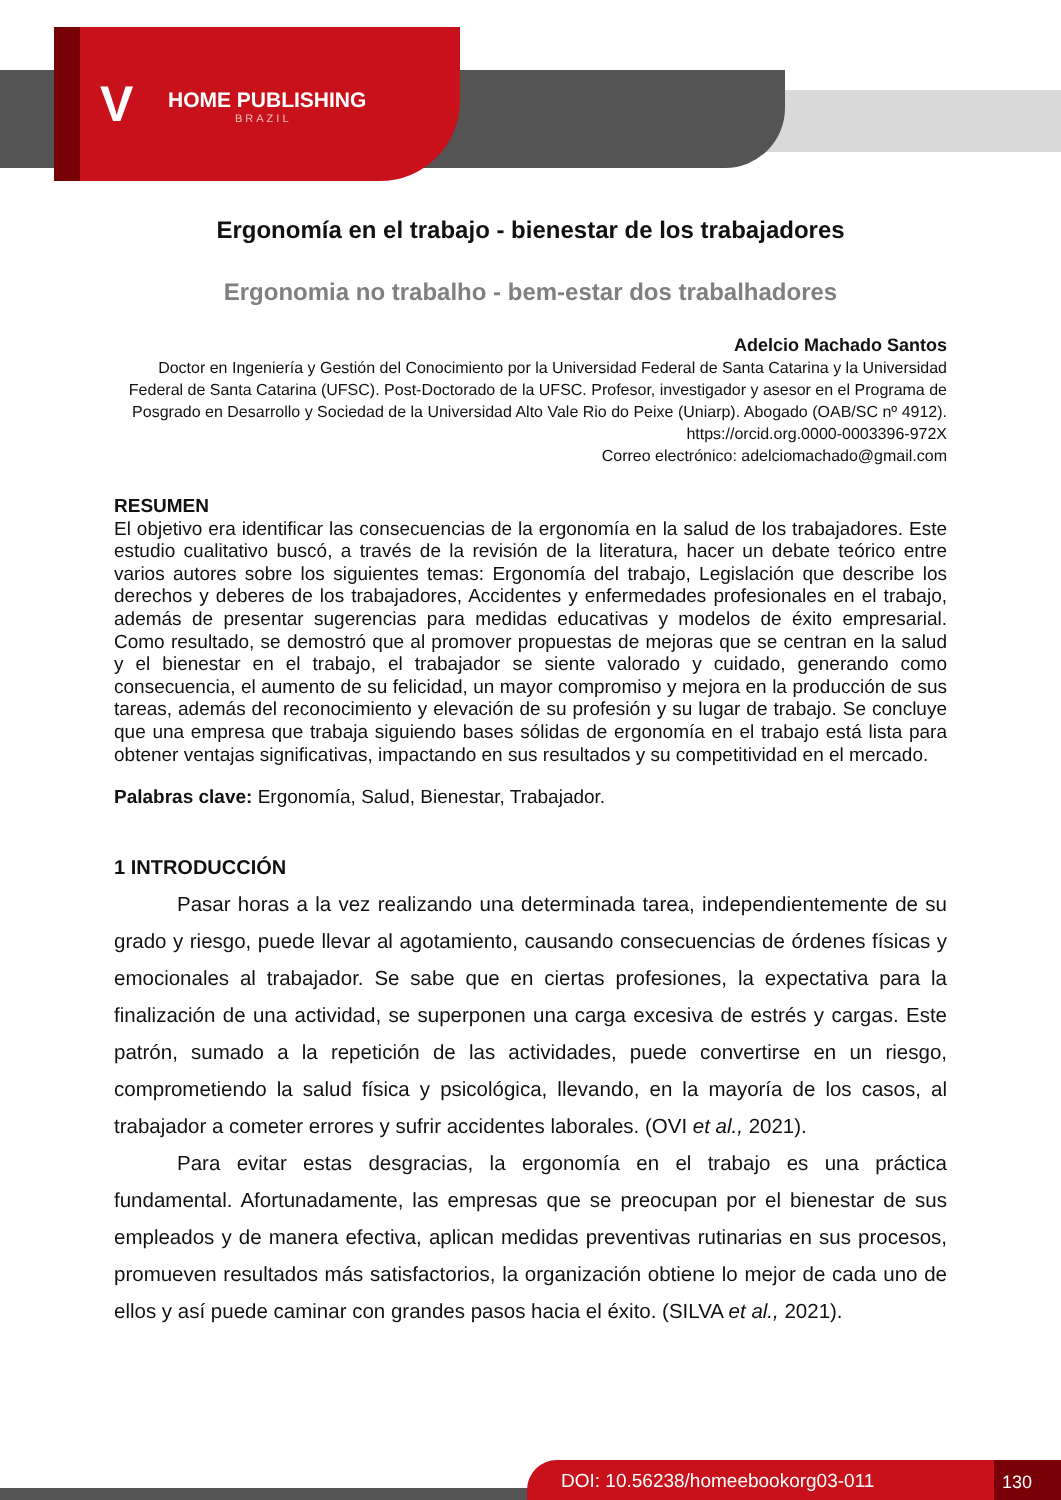V HOME PUBLISHING
BRAZIL
Ergonomía en el trabajo - bienestar de los trabajadores
Ergonomia no trabalho - bem-estar dos trabalhadores
Adelcio Machado Santos
Doctor en Ingeniería y Gestión del Conocimiento por la Universidad Federal de Santa Catarina y la Universidad Federal de Santa Catarina (UFSC). Post-Doctorado de la UFSC. Profesor, investigador y asesor en el Programa de Posgrado en Desarrollo y Sociedad de la Universidad Alto Vale Rio do Peixe (Uniarp). Abogado (OAB/SC nº 4912). https://orcid.org.0000-0003396-972X
Correo electrónico: adelciomachado@gmail.com
RESUMEN
El objetivo era identificar las consecuencias de la ergonomía en la salud de los trabajadores. Este estudio cualitativo buscó, a través de la revisión de la literatura, hacer un debate teórico entre varios autores sobre los siguientes temas: Ergonomía del trabajo, Legislación que describe los derechos y deberes de los trabajadores, Accidentes y enfermedades profesionales en el trabajo, además de presentar sugerencias para medidas educativas y modelos de éxito empresarial. Como resultado, se demostró que al promover propuestas de mejoras que se centran en la salud y el bienestar en el trabajo, el trabajador se siente valorado y cuidado, generando como consecuencia, el aumento de su felicidad, un mayor compromiso y mejora en la producción de sus tareas, además del reconocimiento y elevación de su profesión y su lugar de trabajo. Se concluye que una empresa que trabaja siguiendo bases sólidas de ergonomía en el trabajo está lista para obtener ventajas significativas, impactando en sus resultados y su competitividad en el mercado.
Palabras clave: Ergonomía, Salud, Bienestar, Trabajador.
1 INTRODUCCIÓN
Pasar horas a la vez realizando una determinada tarea, independientemente de su grado y riesgo, puede llevar al agotamiento, causando consecuencias de órdenes físicas y emocionales al trabajador. Se sabe que en ciertas profesiones, la expectativa para la finalización de una actividad, se superponen una carga excesiva de estrés y cargas. Este patrón, sumado a la repetición de las actividades, puede convertirse en un riesgo, comprometiendo la salud física y psicológica, llevando, en la mayoría de los casos, al trabajador a cometer errores y sufrir accidentes laborales. (OVI et al., 2021).
Para evitar estas desgracias, la ergonomía en el trabajo es una práctica fundamental. Afortunadamente, las empresas que se preocupan por el bienestar de sus empleados y de manera efectiva, aplican medidas preventivas rutinarias en sus procesos, promueven resultados más satisfactorios, la organización obtiene lo mejor de cada uno de ellos y así puede caminar con grandes pasos hacia el éxito. (SILVA et al., 2021).
DOI: 10.56238/homeebookorg03-011 130